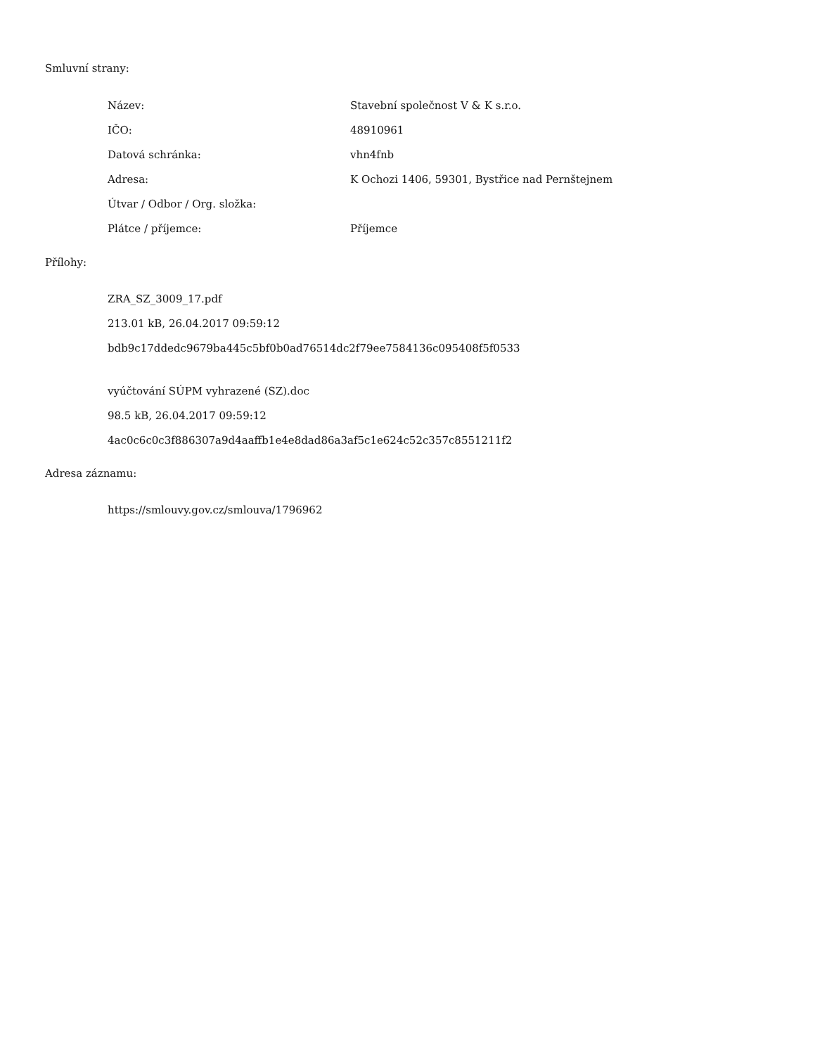Smluvní strany:
| Název: | Stavební společnost V & K s.r.o. |
| IČO: | 48910961 |
| Datová schránka: | vhn4fnb |
| Adresa: | K Ochozi 1406, 59301, Bystřice nad Pernštejnem |
| Útvar / Odbor / Org. složka: | |
| Plátce / příjemce: | Příjemce |
Přílohy:
ZRA_SZ_3009_17.pdf
213.01 kB, 26.04.2017 09:59:12
bdb9c17ddedc9679ba445c5bf0b0ad76514dc2f79ee7584136c095408f5f0533
vyúčtování SÚPM vyhrazené (SZ).doc
98.5 kB, 26.04.2017 09:59:12
4ac0c6c0c3f886307a9d4aaffb1e4e8dad86a3af5c1e624c52c357c8551211f2
Adresa záznamu:
https://smlouvy.gov.cz/smlouva/1796962